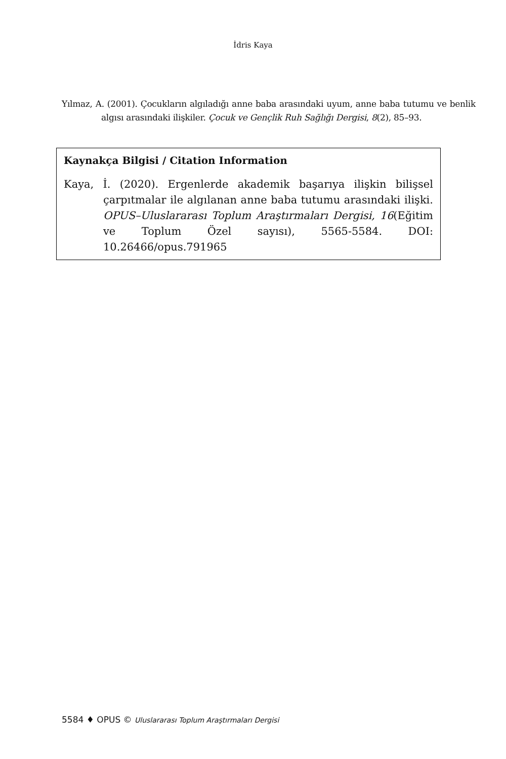İdris Kaya
Yılmaz, A. (2001). Çocukların algıladığı anne baba arasındaki uyum, anne baba tutumu ve benlik algısı arasındaki ilişkiler. Çocuk ve Gençlik Ruh Sağlığı Dergisi, 8(2), 85–93.
Kaynakça Bilgisi / Citation Information
Kaya, İ. (2020). Ergenlerde akademik başarıya ilişkin bilişsel çarpıtmalar ile algılanan anne baba tutumu arasındaki ilişki. OPUS–Uluslararası Toplum Araştırmaları Dergisi, 16(Eğitim ve Toplum Özel sayısı), 5565-5584. DOI: 10.26466/opus.791965
5584 ♦ OPUS © Uluslararası Toplum Araştırmaları Dergisi